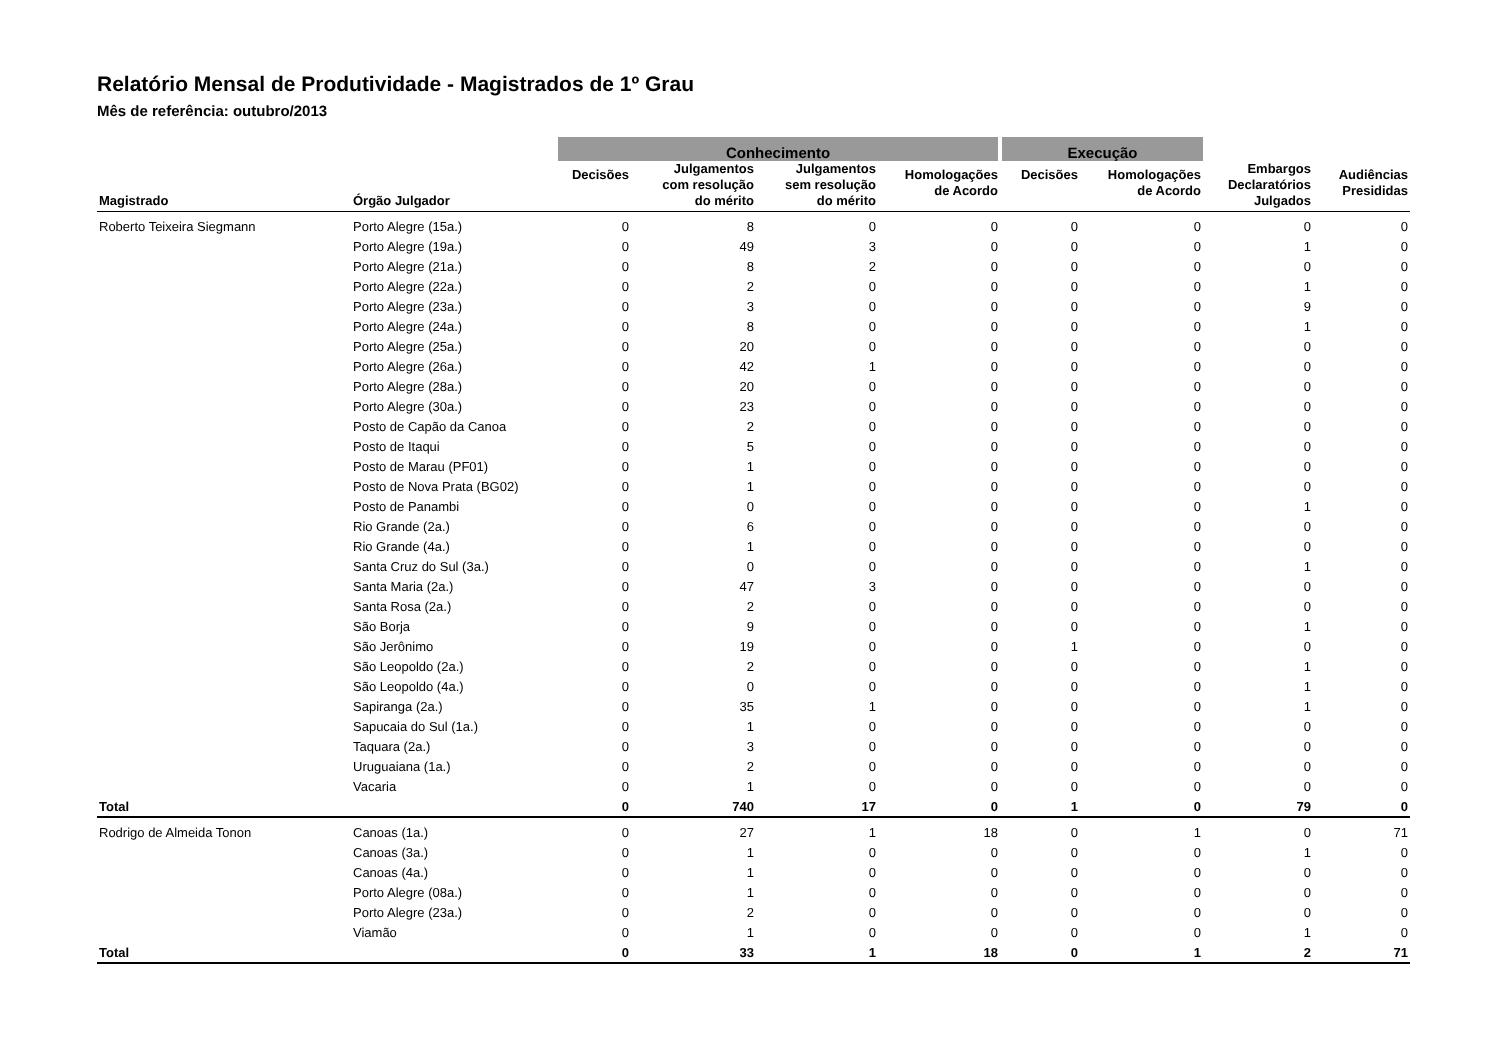Relatório Mensal de Produtividade - Magistrados de 1º Grau
Mês de referência: outubro/2013
| | | Conhecimento | | | | Execução | | | |
| --- | --- | --- | --- | --- | --- | --- | --- | --- | --- |
| Magistrado | Órgão Julgador | Decisões | Julgamentos com resolução do mérito | Julgamentos sem resolução do mérito | Homologações de Acordo | Decisões | Homologações de Acordo | Embargos Declaratórios Julgados | Audiências Presididas |
| Roberto Teixeira Siegmann | Porto Alegre (15a.) | 0 | 8 | 0 | 0 | 0 | 0 | 0 | 0 |
| | Porto Alegre (19a.) | 0 | 49 | 3 | 0 | 0 | 0 | 1 | 0 |
| | Porto Alegre (21a.) | 0 | 8 | 2 | 0 | 0 | 0 | 0 | 0 |
| | Porto Alegre (22a.) | 0 | 2 | 0 | 0 | 0 | 0 | 1 | 0 |
| | Porto Alegre (23a.) | 0 | 3 | 0 | 0 | 0 | 0 | 9 | 0 |
| | Porto Alegre (24a.) | 0 | 8 | 0 | 0 | 0 | 0 | 1 | 0 |
| | Porto Alegre (25a.) | 0 | 20 | 0 | 0 | 0 | 0 | 0 | 0 |
| | Porto Alegre (26a.) | 0 | 42 | 1 | 0 | 0 | 0 | 0 | 0 |
| | Porto Alegre (28a.) | 0 | 20 | 0 | 0 | 0 | 0 | 0 | 0 |
| | Porto Alegre (30a.) | 0 | 23 | 0 | 0 | 0 | 0 | 0 | 0 |
| | Posto de Capão da Canoa | 0 | 2 | 0 | 0 | 0 | 0 | 0 | 0 |
| | Posto de Itaqui | 0 | 5 | 0 | 0 | 0 | 0 | 0 | 0 |
| | Posto de Marau (PF01) | 0 | 1 | 0 | 0 | 0 | 0 | 0 | 0 |
| | Posto de Nova Prata (BG02) | 0 | 1 | 0 | 0 | 0 | 0 | 0 | 0 |
| | Posto de Panambi | 0 | 0 | 0 | 0 | 0 | 0 | 1 | 0 |
| | Rio Grande (2a.) | 0 | 6 | 0 | 0 | 0 | 0 | 0 | 0 |
| | Rio Grande (4a.) | 0 | 1 | 0 | 0 | 0 | 0 | 0 | 0 |
| | Santa Cruz do Sul (3a.) | 0 | 0 | 0 | 0 | 0 | 0 | 1 | 0 |
| | Santa Maria (2a.) | 0 | 47 | 3 | 0 | 0 | 0 | 0 | 0 |
| | Santa Rosa (2a.) | 0 | 2 | 0 | 0 | 0 | 0 | 0 | 0 |
| | São Borja | 0 | 9 | 0 | 0 | 0 | 0 | 1 | 0 |
| | São Jerônimo | 0 | 19 | 0 | 0 | 1 | 0 | 0 | 0 |
| | São Leopoldo (2a.) | 0 | 2 | 0 | 0 | 0 | 0 | 1 | 0 |
| | São Leopoldo (4a.) | 0 | 0 | 0 | 0 | 0 | 0 | 1 | 0 |
| | Sapiranga (2a.) | 0 | 35 | 1 | 0 | 0 | 0 | 1 | 0 |
| | Sapucaia do Sul (1a.) | 0 | 1 | 0 | 0 | 0 | 0 | 0 | 0 |
| | Taquara (2a.) | 0 | 3 | 0 | 0 | 0 | 0 | 0 | 0 |
| | Uruguaiana (1a.) | 0 | 2 | 0 | 0 | 0 | 0 | 0 | 0 |
| | Vacaria | 0 | 1 | 0 | 0 | 0 | 0 | 0 | 0 |
| Total | | 0 | 740 | 17 | 0 | 1 | 0 | 79 | 0 |
| Rodrigo de Almeida Tonon | Canoas (1a.) | 0 | 27 | 1 | 18 | 0 | 1 | 0 | 71 |
| | Canoas (3a.) | 0 | 1 | 0 | 0 | 0 | 0 | 1 | 0 |
| | Canoas (4a.) | 0 | 1 | 0 | 0 | 0 | 0 | 0 | 0 |
| | Porto Alegre (08a.) | 0 | 1 | 0 | 0 | 0 | 0 | 0 | 0 |
| | Porto Alegre (23a.) | 0 | 2 | 0 | 0 | 0 | 0 | 0 | 0 |
| | Viamão | 0 | 1 | 0 | 0 | 0 | 0 | 1 | 0 |
| Total | | 0 | 33 | 1 | 18 | 0 | 1 | 2 | 71 |